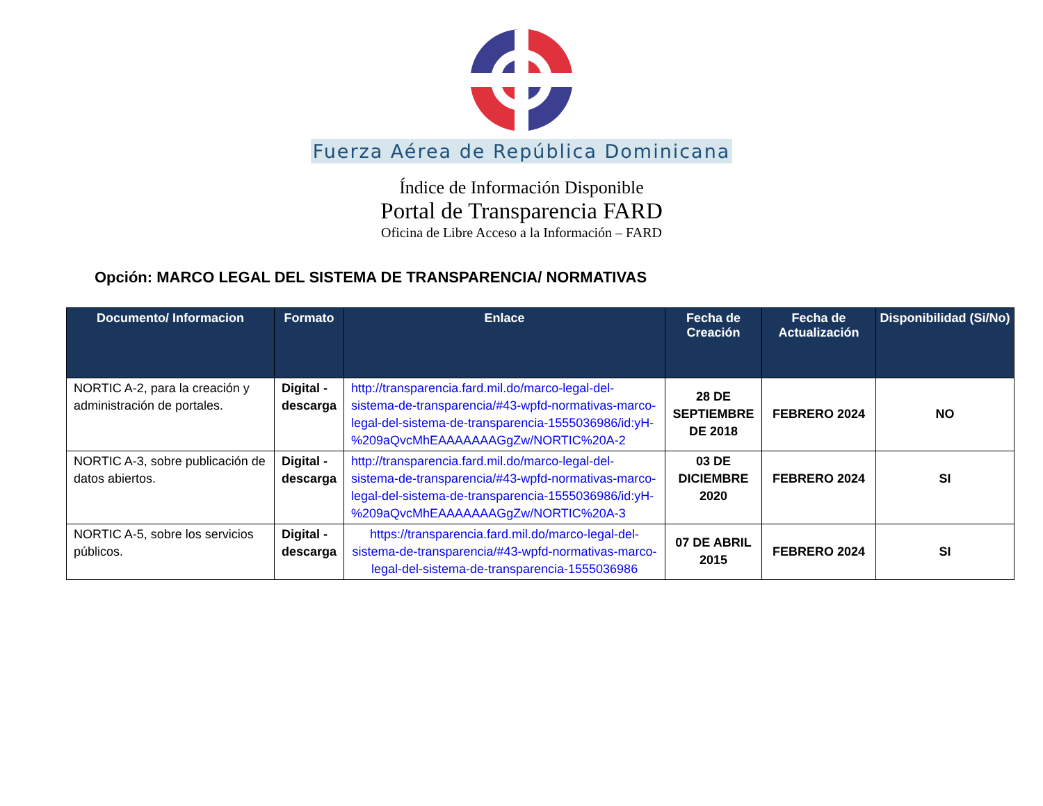Fuerza Aérea de República Dominicana
Índice de Información Disponible
Portal de Transparencia FARD
Oficina de Libre Acceso a la Información – FARD
Opción: MARCO LEGAL DEL SISTEMA DE TRANSPARENCIA/ NORMATIVAS
| Documento/ Informacion | Formato | Enlace | Fecha de Creación | Fecha de Actualización | Disponibilidad (Si/No) |
| --- | --- | --- | --- | --- | --- |
| NORTIC A-2, para la creación y administración de portales. | Digital - descarga | http://transparencia.fard.mil.do/marco-legal-del-sistema-de-transparencia/#43-wpfd-normativas-marco-legal-del-sistema-de-transparencia-1555036986/id:yH-%209aQvcMhEAAAAAAAGgZw/NORTIC%20A-2 | 28 DE SEPTIEMBRE DE 2018 | FEBRERO 2024 | NO |
| NORTIC A-3, sobre publicación de datos abiertos. | Digital - descarga | http://transparencia.fard.mil.do/marco-legal-del-sistema-de-transparencia/#43-wpfd-normativas-marco-legal-del-sistema-de-transparencia-1555036986/id:yH-%209aQvcMhEAAAAAAAGgZw/NORTIC%20A-3 | 03 DE DICIEMBRE 2020 | FEBRERO 2024 | SI |
| NORTIC A-5, sobre los servicios públicos. | Digital - descarga | https://transparencia.fard.mil.do/marco-legal-del-sistema-de-transparencia/#43-wpfd-normativas-marco-legal-del-sistema-de-transparencia-1555036986 | 07 DE ABRIL 2015 | FEBRERO 2024 | SI |